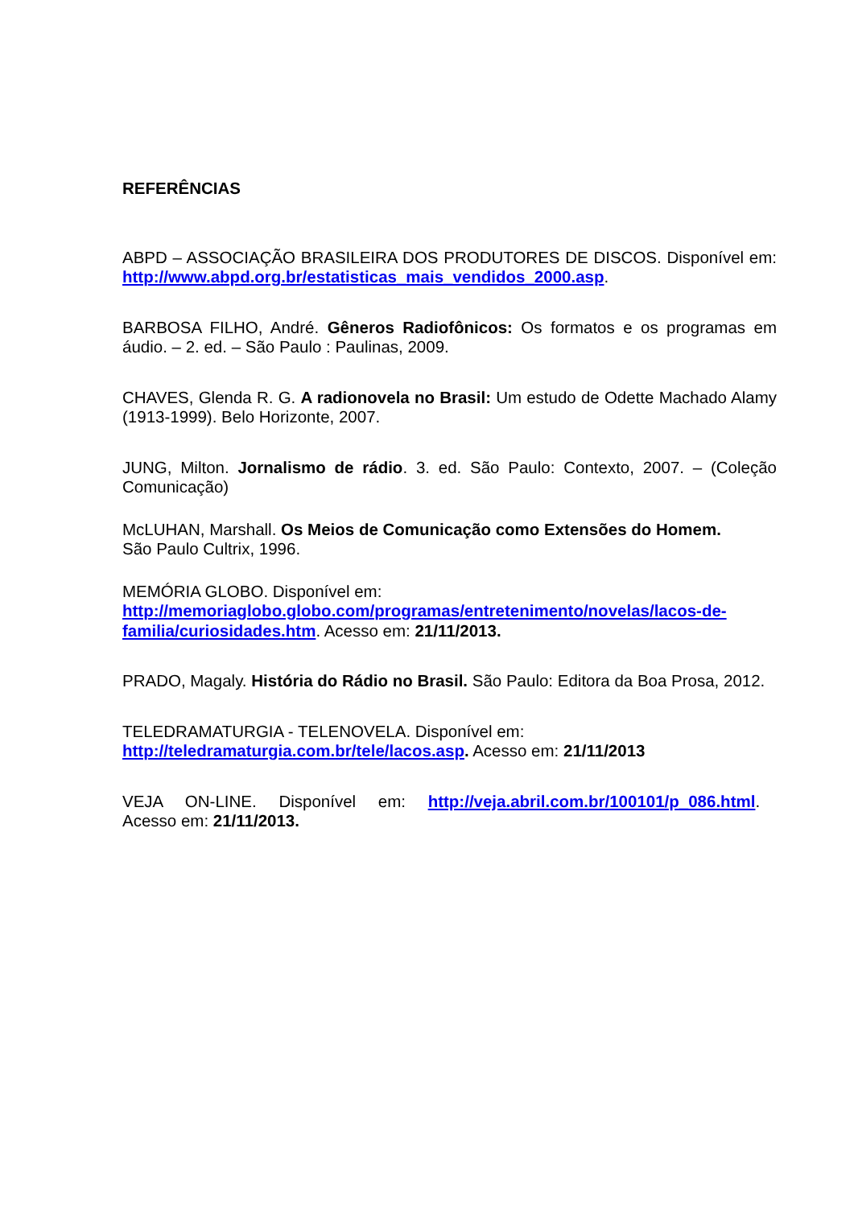REFERÊNCIAS
ABPD – ASSOCIAÇÃO BRASILEIRA DOS PRODUTORES DE DISCOS. Disponível em: http://www.abpd.org.br/estatisticas_mais_vendidos_2000.asp.
BARBOSA FILHO, André. Gêneros Radiofônicos: Os formatos e os programas em áudio. – 2. ed. – São Paulo : Paulinas, 2009.
CHAVES, Glenda R. G. A radionovela no Brasil: Um estudo de Odette Machado Alamy (1913-1999). Belo Horizonte, 2007.
JUNG, Milton. Jornalismo de rádio. 3. ed. São Paulo: Contexto, 2007. – (Coleção Comunicação)
McLUHAN, Marshall. Os Meios de Comunicação como Extensões do Homem.
São Paulo Cultrix, 1996.
MEMÓRIA GLOBO. Disponível em:
http://memoriaglobo.globo.com/programas/entretenimento/novelas/lacos-de-familia/curiosidades.htm. Acesso em: 21/11/2013.
PRADO, Magaly. História do Rádio no Brasil. São Paulo: Editora da Boa Prosa, 2012.
TELEDRAMATURGIA - TELENOVELA. Disponível em:
http://teledramaturgia.com.br/tele/lacos.asp. Acesso em: 21/11/2013
VEJA ON-LINE. Disponível em: http://veja.abril.com.br/100101/p_086.html.
Acesso em: 21/11/2013.